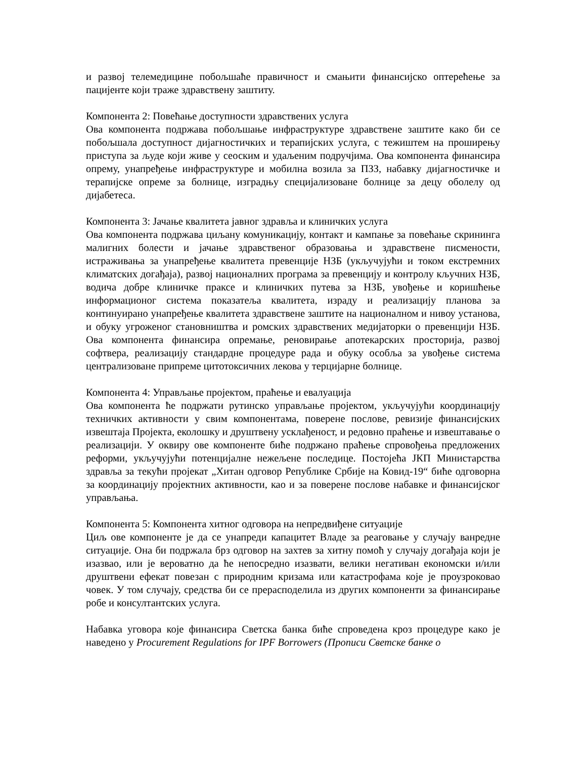и развој телемедицине побољшаће правичност и смањити финансијско оптерећење за пацијенте који траже здравствену заштиту.
Компонента 2: Повећање доступности здравствених услуга
Ова компонента подржава побољшање инфраструктуре здравствене заштите како би се побољшала доступност дијагностичких и терапијских услуга, с тежиштем на проширењу приступа за људе који живе у сеоским и удаљеним подручјима. Ова компонента финансира опрему, унапређење инфраструктуре и мобилна возила за ПЗЗ, набавку дијагностичке и терапијске опреме за болнице, изградњу специјализоване болнице за децу оболелу од дијабетеса.
Компонента 3: Јачање квалитета јавног здравља и клиничких услуга
Ова компонента подржава циљану комуникацију, контакт и кампање за повећање скрининга малигних болести и јачање здравственог образовања и здравствене писмености, истраживања за унапређење квалитета превенције НЗБ (укључујући и током екстремних климатских догађаја), развој националних програма за превенцију и контролу кључних НЗБ, водича добре клиничке праксе и клиничких путева за НЗБ, увођење и коришћење информационог система показатеља квалитета, израду и реализацију планова за континуирано унапређење квалитета здравствене заштите на националном и нивоу установа, и обуку угроженог становништва и ромских здравствених медијаторки о превенцији НЗБ. Ова компонента финансира опремање, реновирање апотекарских просторија, развој софтвера, реализацију стандардне процедуре рада и обуку особља за увођење система централизоване припреме цитотоксичних лекова у терцијарне болнице.
Компонента 4: Управљање пројектом, праћење и евалуација
Ова компонента ће подржати рутинско управљање пројектом, укључујући координацију техничких активности у свим компонентама, поверене послове, ревизије финансијских извештаја Пројекта, еколошку и друштвену усклађеност, и редовно праћење и извештавање о реализацији. У оквиру ове компоненте биће подржано праћење спровођења предложених реформи, укључујући потенцијалне нежељене последице. Постојећа ЈКП Министарства здравља за текући пројекат „Хитан одговор Републике Србије на Ковид-19“ биће одговорна за координацију пројектних активности, као и за поверене послове набавке и финансијског управљања.
Компонента 5: Компонента хитног одговора на непредвиђене ситуације
Циљ ове компоненте је да се унапреди капацитет Владе за реаговање у случају ванредне ситуације. Она би подржала брз одговор на захтев за хитну помоћ у случају догађаја који је изазвао, или је вероватно да ће непосредно изазвати, велики негативан економски и/или друштвени ефекат повезан с природним кризама или катастрофама које је проузроковао човек. У том случају, средства би се прерасподелила из других компоненти за финансирање робе и консултантских услуга.
Набавка уговора које финансира Светска банка биће спроведена кроз процедуре како је наведено у Procurement Regulations for IPF Borrowers (Прописи Светске банке о